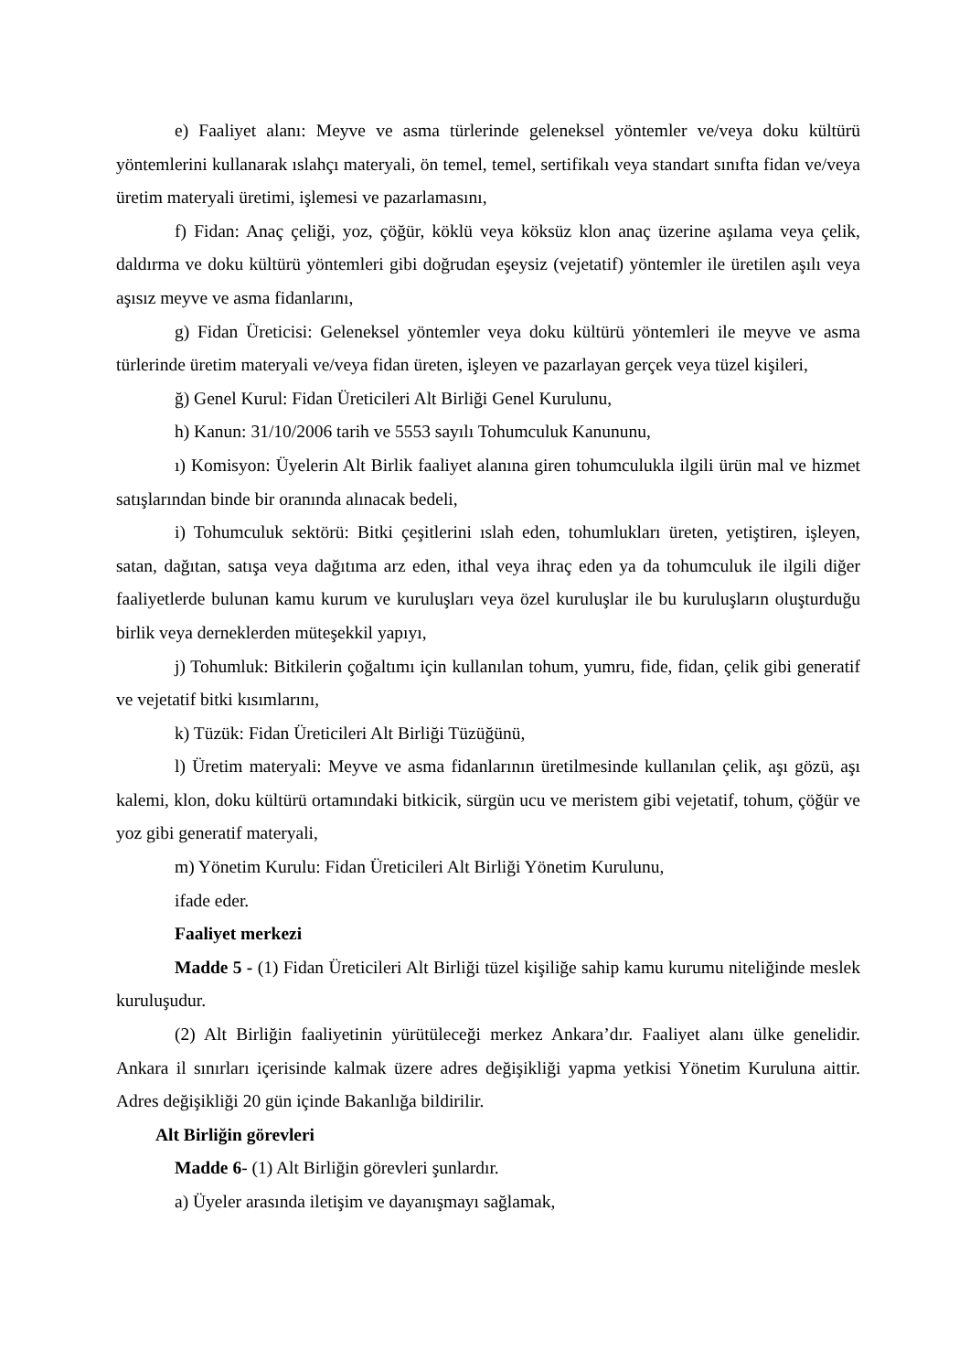e) Faaliyet alanı: Meyve ve asma türlerinde geleneksel yöntemler ve/veya doku kültürü yöntemlerini kullanarak ıslahçı materyali, ön temel, temel, sertifikalı veya standart sınıfta fidan ve/veya üretim materyali üretimi, işlemesi ve pazarlamasını,
f) Fidan: Anaç çeliği, yoz, çöğür, köklü veya köksüz klon anaç üzerine aşılama veya çelik, daldırma ve doku kültürü yöntemleri gibi doğrudan eşeysiz (vejetatif) yöntemler ile üretilen aşılı veya aşısız meyve ve asma fidanlarını,
g) Fidan Üreticisi: Geleneksel yöntemler veya doku kültürü yöntemleri ile meyve ve asma türlerinde üretim materyali ve/veya fidan üreten, işleyen ve pazarlayan gerçek veya tüzel kişileri,
ğ) Genel Kurul: Fidan Üreticileri Alt Birliği Genel Kurulunu,
h) Kanun: 31/10/2006 tarih ve 5553 sayılı Tohumculuk Kanununu,
ı) Komisyon: Üyelerin Alt Birlik faaliyet alanına giren tohumculukla ilgili ürün mal ve hizmet satışlarından binde bir oranında alınacak bedeli,
i) Tohumculuk sektörü: Bitki çeşitlerini ıslah eden, tohumlukları üreten, yetiştiren, işleyen, satan, dağıtan, satışa veya dağıtıma arz eden, ithal veya ihraç eden ya da tohumculuk ile ilgili diğer faaliyetlerde bulunan kamu kurum ve kuruluşları veya özel kuruluşlar ile bu kuruluşların oluşturduğu birlik veya derneklerden müteşekkil yapıyı,
j) Tohumluk: Bitkilerin çoğaltımı için kullanılan tohum, yumru, fide, fidan, çelik gibi generatif ve vejetatif bitki kısımlarını,
k) Tüzük: Fidan Üreticileri Alt Birliği Tüzüğünü,
l) Üretim materyali: Meyve ve asma fidanlarının üretilmesinde kullanılan çelik, aşı gözü, aşı kalemi, klon, doku kültürü ortamındaki bitkicik, sürgün ucu ve meristem gibi vejetatif, tohum, çöğür ve yoz gibi generatif materyali,
m) Yönetim Kurulu: Fidan Üreticileri Alt Birliği Yönetim Kurulunu,
ifade eder.
Faaliyet merkezi
Madde 5 - (1) Fidan Üreticileri Alt Birliği tüzel kişiliğe sahip kamu kurumu niteliğinde meslek kuruluşudur.
(2) Alt Birliğin faaliyetinin yürütüleceği merkez Ankara’dır. Faaliyet alanı ülke genelidir. Ankara il sınırları içerisinde kalmak üzere adres değişikliği yapma yetkisi Yönetim Kuruluna aittir. Adres değişikliği 20 gün içinde Bakanlığa bildirilir.
Alt Birliğin görevleri
Madde 6- (1) Alt Birliğin görevleri şunlardır.
a) Üyeler arasında iletişim ve dayanışmayı sağlamak,